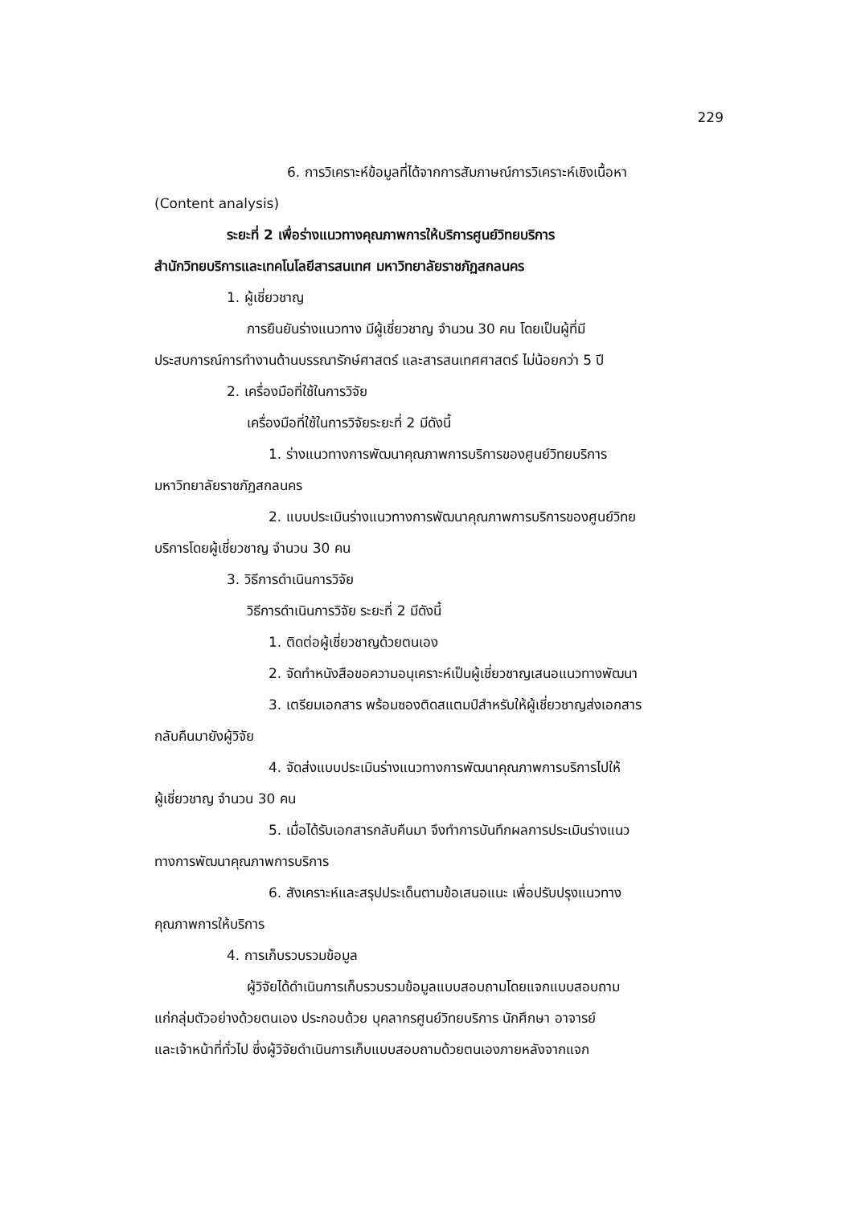229
6. การวิเคราะห์ข้อมูลที่ได้จากการสัมภาษณ์การวิเคราะห์เชิงเนื้อหา
(Content analysis)
ระยะที่ 2 เพื่อร่างแนวทางคุณภาพการให้บริการศูนย์วิทยบริการ
สำนักวิทยบริการและเทคโนโลยีสารสนเทศ มหาวิทยาลัยราชภัฏสกลนคร
1. ผู้เชี่ยวชาญ
การยืนยันร่างแนวทาง มีผู้เชี่ยวชาญ จำนวน 30 คน โดยเป็นผู้ที่มี
ประสบการณ์การทำงานด้านบรรณารักษ์ศาสตร์ และสารสนเทศศาสตร์ ไม่น้อยกว่า 5 ปี
2. เครื่องมือที่ใช้ในการวิจัย
เครื่องมือที่ใช้ในการวิจัยระยะที่ 2 มีดังนี้
1. ร่างแนวทางการพัฒนาคุณภาพการบริการของศูนย์วิทยบริการ
มหาวิทยาลัยราชภัฏสกลนคร
2. แบบประเมินร่างแนวทางการพัฒนาคุณภาพการบริการของศูนย์วิทย
บริการโดยผู้เชี่ยวชาญ จำนวน 30 คน
3. วิธีการดำเนินการวิจัย
วิธีการดำเนินการวิจัย ระยะที่ 2 มีดังนี้
1. ติดต่อผู้เชี่ยวชาญด้วยตนเอง
2. จัดทำหนังสือขอความอนุเคราะห์เป็นผู้เชี่ยวชาญเสนอแนวทางพัฒนา
3. เตรียมเอกสาร พร้อมซองติดสแตมป์สำหรับให้ผู้เชี่ยวชาญส่งเอกสาร
กลับคืนมายังผู้วิจัย
4. จัดส่งแบบประเมินร่างแนวทางการพัฒนาคุณภาพการบริการไปให้
ผู้เชี่ยวชาญ จำนวน 30 คน
5. เมื่อได้รับเอกสารกลับคืนมา จึงทำการบันทึกผลการประเมินร่างแนว
ทางการพัฒนาคุณภาพการบริการ
6. สังเคราะห์และสรุปประเด็นตามข้อเสนอแนะ เพื่อปรับปรุงแนวทาง
คุณภาพการให้บริการ
4. การเก็บรวบรวมข้อมูล
ผู้วิจัยได้ดำเนินการเก็บรวบรวมข้อมูลแบบสอบถามโดยแจกแบบสอบถาม
แก่กลุ่มตัวอย่างด้วยตนเอง ประกอบด้วย บุคลากรศูนย์วิทยบริการ นักศึกษา อาจารย์
และเจ้าหน้าที่ทั่วไป ซึ่งผู้วิจัยดำเนินการเก็บแบบสอบถามด้วยตนเองภายหลังจากแจก